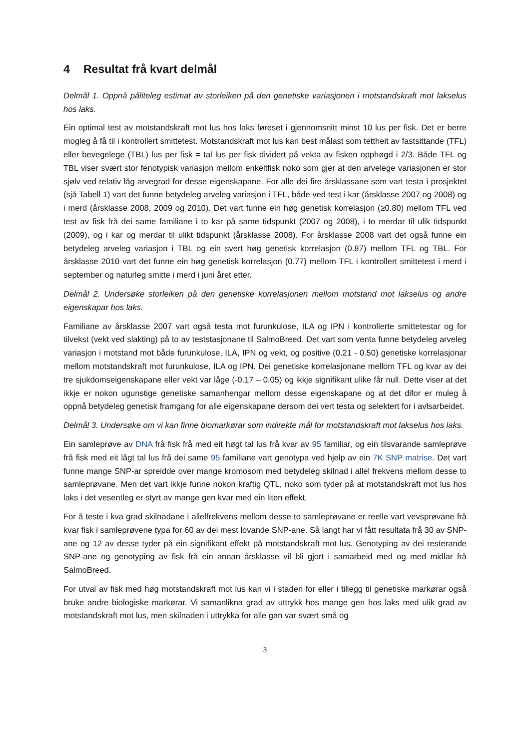4 Resultat frå kvart delmål
Delmål 1. Oppnå påliteleg estimat av storleiken på den genetiske variasjonen i motstandskraft mot lakselus hos laks.
Ein optimal test av motstandskraft mot lus hos laks føreset i gjennomsnitt minst 10 lus per fisk. Det er berre mogleg å få til i kontrollert smittetest. Motstandskraft mot lus kan best målast som tettheit av fastsittande (TFL) eller bevegelege (TBL) lus per fisk = tal lus per fisk dividert på vekta av fisken opphøgd i 2/3. Både TFL og TBL viser svært stor fenotypisk variasjon mellom enkeltfisk noko som gjer at den arvelege variasjonen er stor sjølv ved relativ låg arvegrad for desse eigenskapane. For alle dei fire årsklassane som vart testa i prosjektet (sjå Tabell 1) vart det funne betydeleg arveleg variasjon i TFL, både ved test i kar (årsklasse 2007 og 2008) og i merd (årsklasse 2008, 2009 og 2010). Det vart funne ein høg genetisk korrelasjon (≥0.80) mellom TFL ved test av fisk frå dei same familiane i to kar på same tidspunkt (2007 og 2008), i to merdar til ulik tidspunkt (2009), og i kar og merdar til ulikt tidspunkt (årsklasse 2008). For årsklasse 2008 vart det også funne ein betydeleg arveleg variasjon i TBL og ein svert høg genetisk korrelasjon (0.87) mellom TFL og TBL. For årsklasse 2010 vart det funne ein høg genetisk korrelasjon (0.77) mellom TFL i kontrollert smittetest i merd i september og naturleg smitte i merd i juni året etter.
Delmål 2. Undersøke storleiken på den genetiske korrelasjonen mellom motstand mot lakselus og andre eigenskapar hos laks.
Familiane av årsklasse 2007 vart også testa mot furunkulose, ILA og IPN i kontrollerte smittetestar og for tilvekst (vekt ved slakting) på to av teststasjonane til SalmoBreed. Det vart som venta funne betydeleg arveleg variasjon i motstand mot både furunkulose, ILA, IPN og vekt, og positive (0.21 - 0.50) genetiske korrelasjonar mellom motstandskraft mot furunkulose, ILA og IPN. Dei genetiske korrelasjonane mellom TFL og kvar av dei tre sjukdomseigenskapane eller vekt var låge (-0.17 – 0.05) og ikkje signifikant ulike får null. Dette viser at det ikkje er nokon ugunstige genetiske samanhengar mellom desse eigenskapane og at det difor er muleg å oppnå betydeleg genetisk framgang for alle eigenskapane dersom dei vert testa og selektert for i avlsarbeidet.
Delmål 3. Undersøke om vi kan finne biomarkørar som indirekte mål for motstandskraft mot lakselus hos laks.
Ein samleprøve av DNA frå fisk frå med eit høgt tal lus frå kvar av 95 familiar, og ein tilsvarande samleprøve frå fisk med eit lågt tal lus frå dei same 95 familiane vart genotypa ved hjelp av ein 7K SNP matrise. Det vart funne mange SNP-ar spreidde over mange kromosom med betydeleg skilnad i allel frekvens mellom desse to samleprøvane. Men det vart ikkje funne nokon kraftig QTL, noko som tyder på at motstandskraft mot lus hos laks i det vesentleg er styrt av mange gen kvar med ein liten effekt.
For å teste i kva grad skilnadane i allelfrekvens mellom desse to samleprøvane er reelle vart vevsprøvane frå kvar fisk i samleprøvene typa for 60 av dei mest lovande SNP-ane. Så langt har vi fått resultata frå 30 av SNP-ane og 12 av desse tyder på ein signifikant effekt på motstandskraft mot lus. Genotyping av dei resterande SNP-ane og genotyping av fisk frå ein annan årsklasse vil bli gjort i samarbeid med og med midlar frå SalmoBreed.
For utval av fisk med høg motstandskraft mot lus kan vi i staden for eller i tillegg til genetiske markørar også bruke andre biologiske markørar. Vi samanlikna grad av uttrykk hos mange gen hos laks med ulik grad av motstandskraft mot lus, men skilnaden i uttrykka for alle gan var svært små og
3